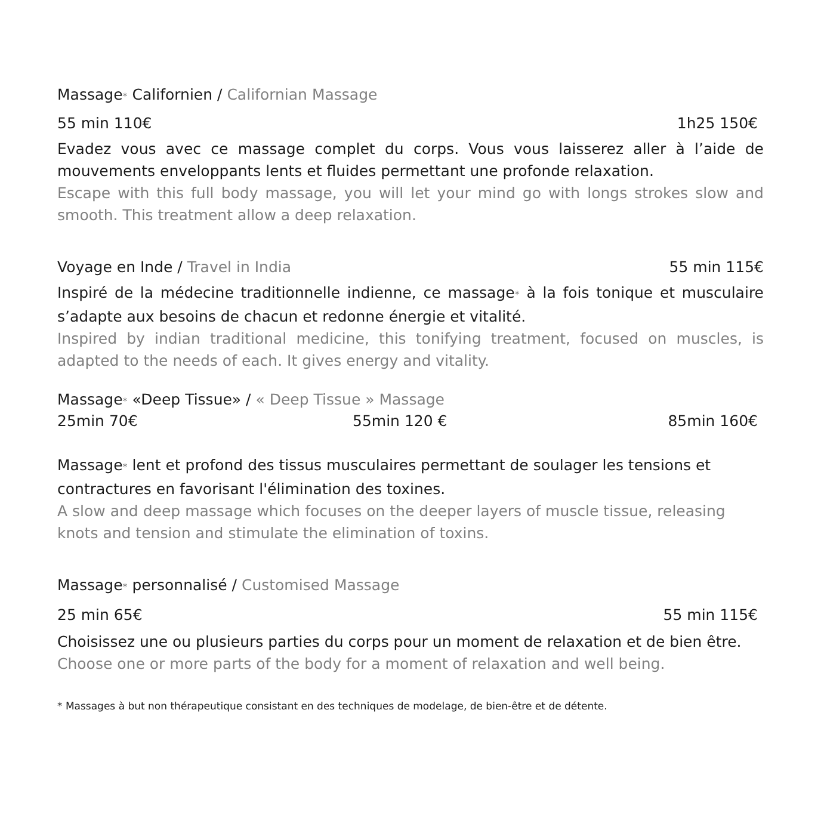Massage* Californien / Californian Massage
55 min 110€ 1h25 150€
Evadez vous avec ce massage complet du corps. Vous vous laisserez aller à l’aide de mouvements enveloppants lents et fluides permettant une profonde relaxation.
Escape with this full body massage, you will let your mind go with longs strokes slow and smooth. This treatment allow a deep relaxation.
Voyage en Inde / Travel in India 55 min 115€
Inspiré de la médecine traditionnelle indienne, ce massage* à la fois tonique et musculaire s’adapte aux besoins de chacun et redonne énergie et vitalité.
Inspired by indian traditional medicine, this tonifying treatment, focused on muscles, is adapted to the needs of each. It gives energy and vitality.
Massage* «Deep Tissue» / « Deep Tissue » Massage
25min 70€ 55min 120 € 85min 160€
Massage* lent et profond des tissus musculaires permettant de soulager les tensions et contractures en favorisant l'élimination des toxines.
A slow and deep massage which focuses on the deeper layers of muscle tissue, releasing knots and tension and stimulate the elimination of toxins.
Massage* personnalisé / Customised Massage
25 min 65€ 55 min 115€
Choisissez une ou plusieurs parties du corps pour un moment de relaxation et de bien être.
Choose one or more parts of the body for a moment of relaxation and well being.
* Massages à but non thérapeutique consistant en des techniques de modelage, de bien-être et de détente.